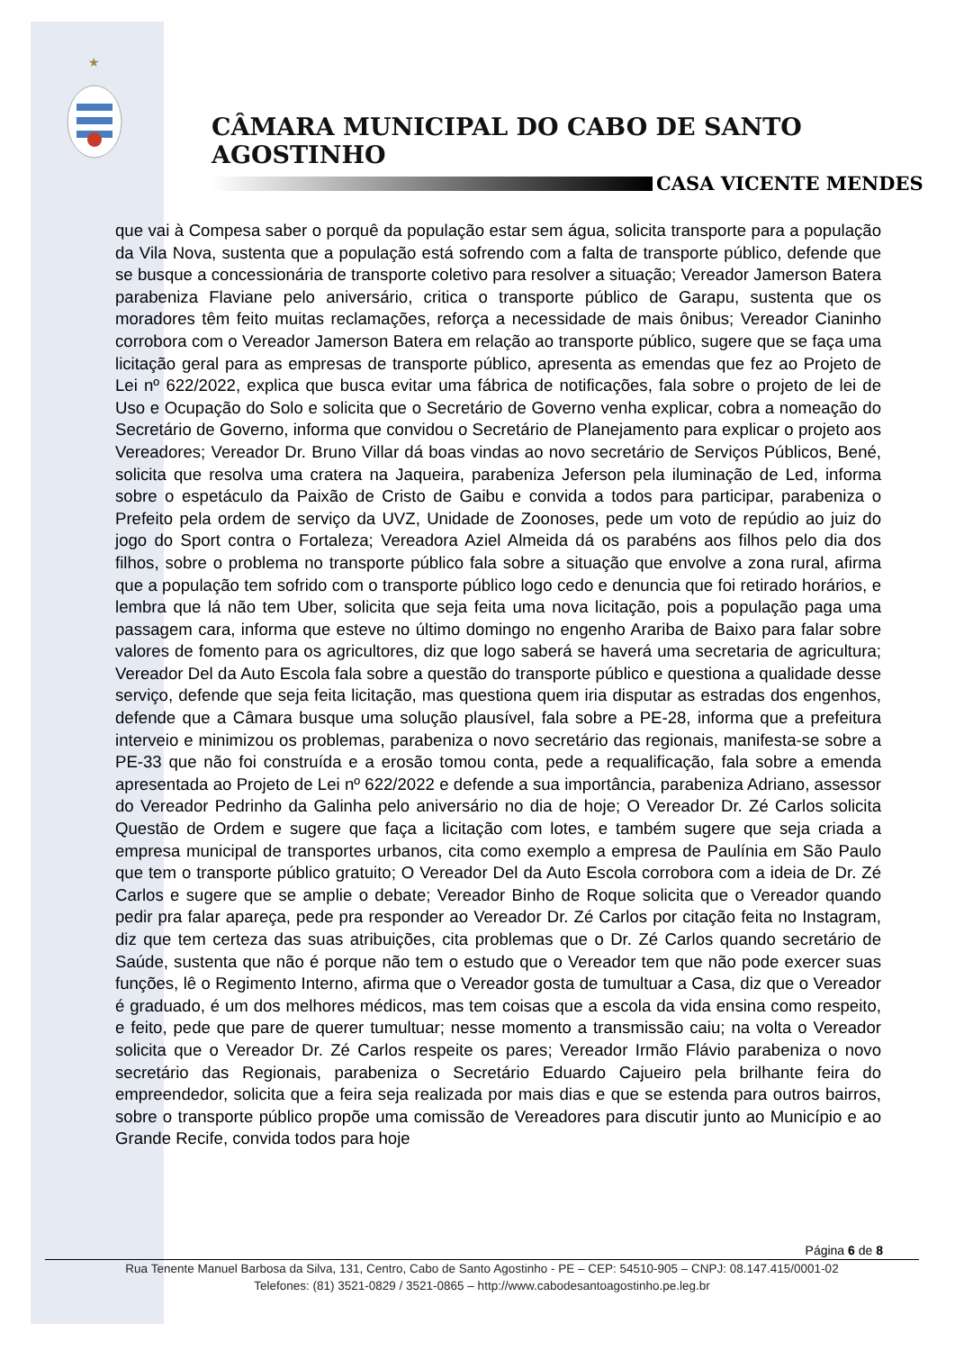★
CÂMARA MUNICIPAL DO CABO DE SANTO AGOSTINHO
CASA VICENTE MENDES
que vai à Compesa saber o porquê da população estar sem água, solicita transporte para a população da Vila Nova, sustenta que a população está sofrendo com a falta de transporte público, defende que se busque a concessionária de transporte coletivo para resolver a situação; Vereador Jamerson Batera parabeniza Flaviane pelo aniversário, critica o transporte público de Garapu, sustenta que os moradores têm feito muitas reclamações, reforça a necessidade de mais ônibus; Vereador Cianinho corrobora com o Vereador Jamerson Batera em relação ao transporte público, sugere que se faça uma licitação geral para as empresas de transporte público, apresenta as emendas que fez ao Projeto de Lei nº 622/2022, explica que busca evitar uma fábrica de notificações, fala sobre o projeto de lei de Uso e Ocupação do Solo e solicita que o Secretário de Governo venha explicar, cobra a nomeação do Secretário de Governo, informa que convidou o Secretário de Planejamento para explicar o projeto aos Vereadores; Vereador Dr. Bruno Villar dá boas vindas ao novo secretário de Serviços Públicos, Bené, solicita que resolva uma cratera na Jaqueira, parabeniza Jeferson pela iluminação de Led, informa sobre o espetáculo da Paixão de Cristo de Gaibu e convida a todos para participar, parabeniza o Prefeito pela ordem de serviço da UVZ, Unidade de Zoonoses, pede um voto de repúdio ao juiz do jogo do Sport contra o Fortaleza; Vereadora Aziel Almeida dá os parabéns aos filhos pelo dia dos filhos, sobre o problema no transporte público fala sobre a situação que envolve a zona rural, afirma que a população tem sofrido com o transporte público logo cedo e denuncia que foi retirado horários, e lembra que lá não tem Uber, solicita que seja feita uma nova licitação, pois a população paga uma passagem cara, informa que esteve no último domingo no engenho Araribа de Baixo para falar sobre valores de fomento para os agricultores, diz que logo saberá se haverá uma secretaria de agricultura; Vereador Del da Auto Escola fala sobre a questão do transporte público e questiona a qualidade desse serviço, defende que seja feita licitação, mas questiona quem iria disputar as estradas dos engenhos, defende que a Câmara busque uma solução plausível, fala sobre a PE-28, informa que a prefeitura interveio e minimizou os problemas, parabeniza o novo secretário das regionais, manifesta-se sobre a PE-33 que não foi construída e a erosão tomou conta, pede a requalificação, fala sobre a emenda apresentada ao Projeto de Lei nº 622/2022 e defende a sua importância, parabeniza Adriano, assessor do Vereador Pedrinho da Galinha pelo aniversário no dia de hoje; O Vereador Dr. Zé Carlos solicita Questão de Ordem e sugere que faça a licitação com lotes, e também sugere que seja criada a empresa municipal de transportes urbanos, cita como exemplo a empresa de Paulínia em São Paulo que tem o transporte público gratuito; O Vereador Del da Auto Escola corrobora com a ideia de Dr. Zé Carlos e sugere que se amplie o debate; Vereador Binho de Roque solicita que o Vereador quando pedir pra falar apareça, pede pra responder ao Vereador Dr. Zé Carlos por citação feita no Instagram, diz que tem certeza das suas atribuições, cita problemas que o Dr. Zé Carlos quando secretário de Saúde, sustenta que não é porque não tem o estudo que o Vereador tem que não pode exercer suas funções, lê o Regimento Interno, afirma que o Vereador gosta de tumultuar a Casa, diz que o Vereador é graduado, é um dos melhores médicos, mas tem coisas que a escola da vida ensina como respeito, e feito, pede que pare de querer tumultuar; nesse momento a transmissão caiu; na volta o Vereador solicita que o Vereador Dr. Zé Carlos respeite os pares; Vereador Irmão Flávio parabeniza o novo secretário das Regionais, parabeniza o Secretário Eduardo Cajueiro pela brilhante feira do empreendedor, solicita que a feira seja realizada por mais dias e que se estenda para outros bairros, sobre o transporte público propõe uma comissão de Vereadores para discutir junto ao Município e ao Grande Recife, convida todos para hoje
Página 6 de 8
Rua Tenente Manuel Barbosa da Silva, 131, Centro, Cabo de Santo Agostinho - PE – CEP: 54510-905 – CNPJ: 08.147.415/0001-02
Telefones: (81) 3521-0829 / 3521-0865 – http://www.cabodesantoagostinho.pe.leg.br